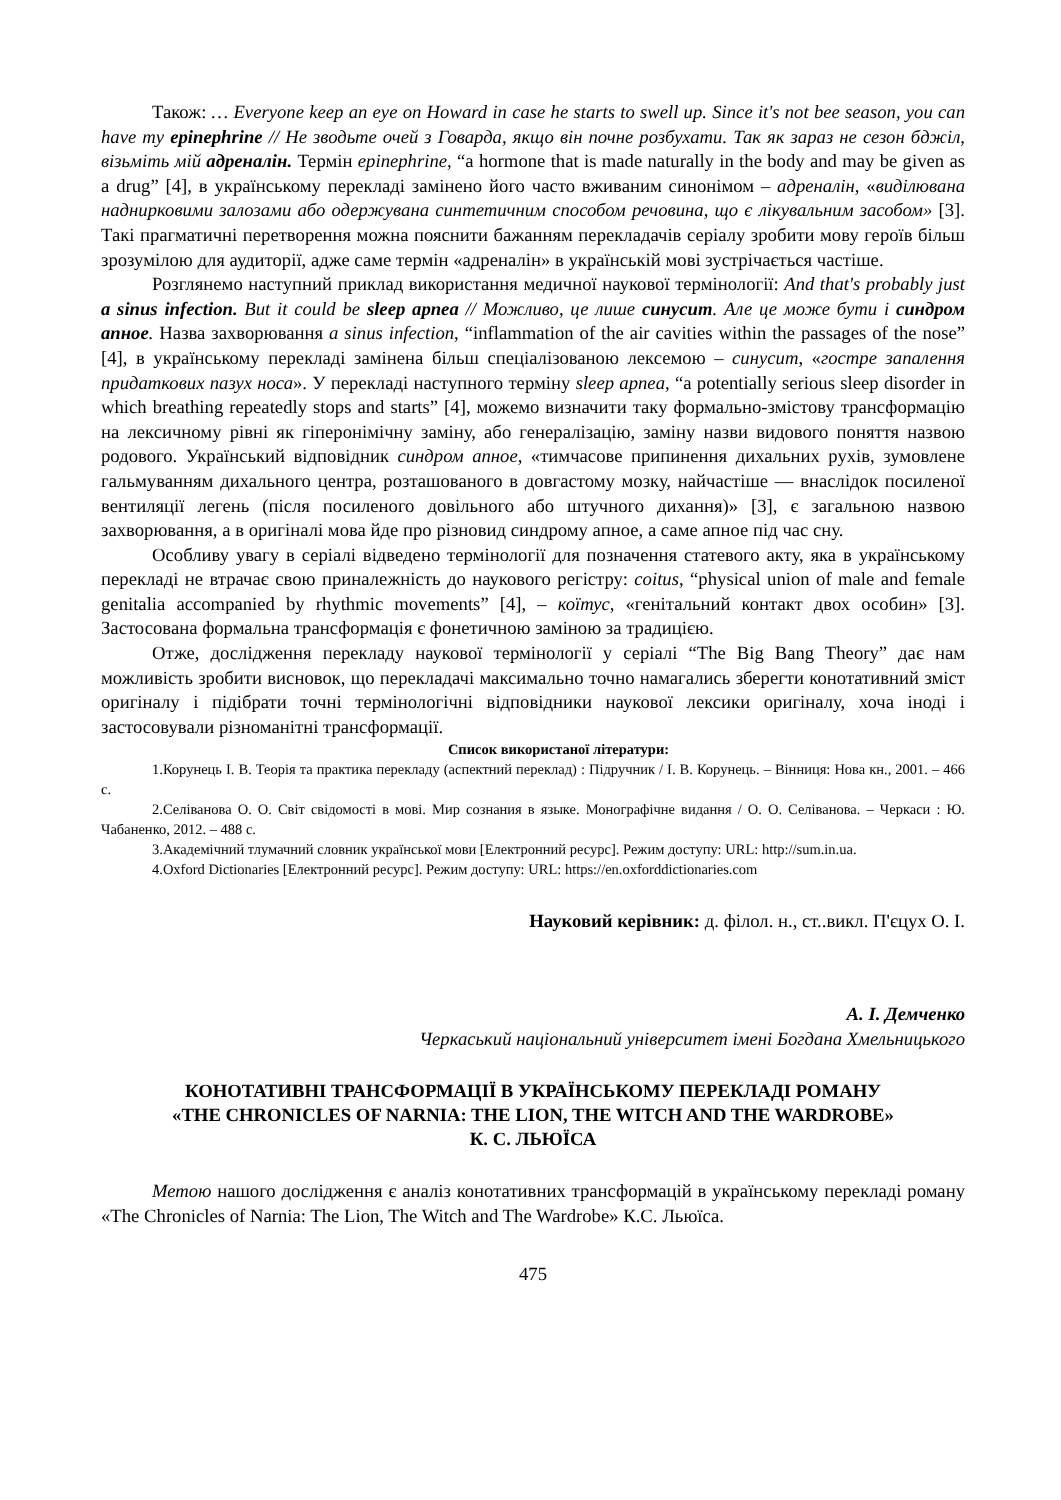Також: … Everyone keep an eye on Howard in case he starts to swell up. Since it's not bee season, you can have my epinephrine // Не зводьте очей з Говарда, якщо він почне розбухати. Так як зараз не сезон бджіл, візьміть мій адреналін. Термін epinephrine, “a hormone that is made naturally in the body and may be given as a drug” [4], в українському перекладі замінено його часто вживаним синонімом – адреналін, «виділювана наднирковими залозами або одержувана синтетичним способом речовина, що є лікувальним засобом» [3]. Такі прагматичні перетворення можна пояснити бажанням перекладачів серіалу зробити мову героїв більш зрозумілою для аудиторії, адже саме термін «адреналін» в українській мові зустрічається частіше.
Розглянемо наступний приклад використання медичної наукової термінології: And that's probably just a sinus infection. But it could be sleep apnea // Можливо, це лише синусит. Але це може бути і синдром апное. Назва захворювання a sinus infection, “inflammation of the air cavities within the passages of the nose” [4], в українському перекладі замінена більш спеціалізованою лексемою – синусит, «гостре запалення придаткових пазух носа». У перекладі наступного терміну sleep apnea, “a potentially serious sleep disorder in which breathing repeatedly stops and starts” [4], можемо визначити таку формально-змістову трансформацію на лексичному рівні як гіперонімічну заміну, або генералізацію, заміну назви видового поняття назвою родового. Український відповідник синдром апное, «тимчасове припинення дихальних рухів, зумовлене гальмуванням дихального центра, розташованого в довгастому мозку, найчастіше — внаслідок посиленої вентиляції легень (після посиленого довільного або штучного дихання)» [3], є загальною назвою захворювання, а в оригіналі мова йде про різновид синдрому апное, а саме апное під час сну.
Особливу увагу в серіалі відведено термінології для позначення статевого акту, яка в українському перекладі не втрачає свою приналежність до наукового регістру: coitus, “physical union of male and female genitalia accompanied by rhythmic movements” [4], – коїтус, «генітальний контакт двох особин» [3]. Застосована формальна трансформація є фонетичною заміною за традицією.
Отже, дослідження перекладу наукової термінології у серіалі “The Big Bang Theory” дає нам можливість зробити висновок, що перекладачі максимально точно намагались зберегти конотативний зміст оригіналу і підібрати точні термінологічні відповідники наукової лексики оригіналу, хоча іноді і застосовували різноманітні трансформації.
Список використаної літератури:
1.Корунець І. В. Теорія та практика перекладу (аспектний переклад) : Підручник / І. В. Корунець. – Вінниця: Нова кн., 2001. – 466 с.
2.Селіванова О. О. Світ свідомості в мові. Мир сознания в языке. Монографічне видання / О. О. Селіванова. – Черкаси : Ю. Чабаненко, 2012. – 488 с.
3.Академічний тлумачний словник української мови [Електронний ресурс]. Режим доступу: URL: http://sum.in.ua.
4.Oxford Dictionaries [Електронний ресурс]. Режим доступу: URL: https://en.oxforddictionaries.com
Науковий керівник: д. філол. н., ст..викл. П'єцух О. І.
А. І. Демченко
Черкаський національний університет імені Богдана Хмельницького
КОНОТАТИВНІ ТРАНСФОРМАЦІЇ В УКРАЇНСЬКОМУ ПЕРЕКЛАДІ РОМАНУ
«THE CHRONICLES OF NARNIA: THE LION, THE WITCH AND THE WARDROBE»
К. С. ЛЬЮЇСА
Метою нашого дослідження є аналіз конотативних трансформацій в українському перекладі роману «The Chronicles of Narnia: The Lion, The Witch and The Wardrobe» К.С. Льюїса.
475